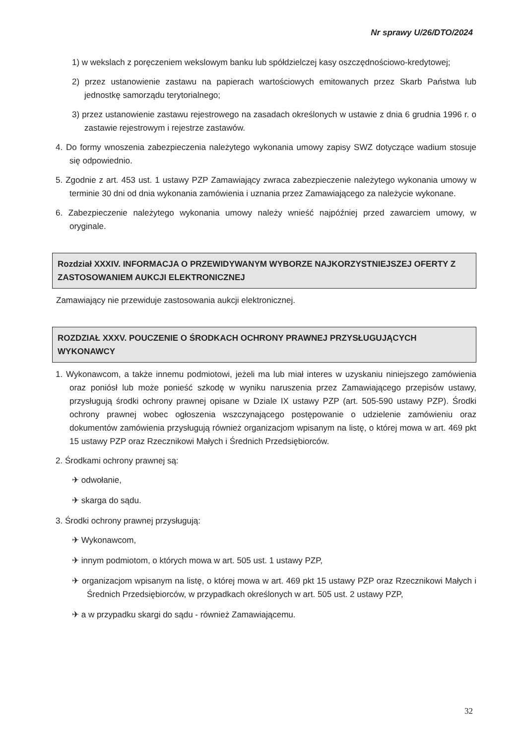Nr sprawy U/26/DTO/2024
1) w wekslach z poręczeniem wekslowym banku lub spółdzielczej kasy oszczędnościowo-kredytowej;
2) przez ustanowienie zastawu na papierach wartościowych emitowanych przez Skarb Państwa lub jednostkę samorządu terytorialnego;
3) przez ustanowienie zastawu rejestrowego na zasadach określonych w ustawie z dnia 6 grudnia 1996 r. o zastawie rejestrowym i rejestrze zastawów.
4. Do formy wnoszenia zabezpieczenia należytego wykonania umowy zapisy SWZ dotyczące wadium stosuje się odpowiednio.
5. Zgodnie z art. 453 ust. 1 ustawy PZP Zamawiający zwraca zabezpieczenie należytego wykonania umowy w terminie 30 dni od dnia wykonania zamówienia i uznania przez Zamawiającego za należycie wykonane.
6. Zabezpieczenie należytego wykonania umowy należy wnieść najpóźniej przed zawarciem umowy, w oryginale.
Rozdział XXXIV. INFORMACJA O PRZEWIDYWANYM WYBORZE NAJKORZYSTNIEJSZEJ OFERTY Z ZASTOSOWANIEM AUKCJI ELEKTRONICZNEJ
Zamawiający nie przewiduje zastosowania aukcji elektronicznej.
ROZDZIAŁ XXXV. POUCZENIE O ŚRODKACH OCHRONY PRAWNEJ PRZYSŁUGUJĄCYCH WYKONAWCY
1. Wykonawcom, a także innemu podmiotowi, jeżeli ma lub miał interes w uzyskaniu niniejszego zamówienia oraz poniósł lub może ponieść szkodę w wyniku naruszenia przez Zamawiającego przepisów ustawy, przysługują środki ochrony prawnej opisane w Dziale IX ustawy PZP (art. 505-590 ustawy PZP). Środki ochrony prawnej wobec ogłoszenia wszczynającego postępowanie o udzielenie zamówieniu oraz dokumentów zamówienia przysługują również organizacjom wpisanym na listę, o której mowa w art. 469 pkt 15 ustawy PZP oraz Rzecznikowi Małych i Średnich Przedsiębiorców.
2. Środkami ochrony prawnej są:
✈ odwołanie,
✈ skarga do sądu.
3. Środki ochrony prawnej przysługują:
✈ Wykonawcom,
✈ innym podmiotom, o których mowa w art. 505 ust. 1 ustawy PZP,
✈ organizacjom wpisanym na listę, o której mowa w art. 469 pkt 15 ustawy PZP oraz Rzecznikowi Małych i Średnich Przedsiębiorców, w przypadkach określonych w art. 505 ust. 2 ustawy PZP,
✈ a w przypadku skargi do sądu - również Zamawiającemu.
32